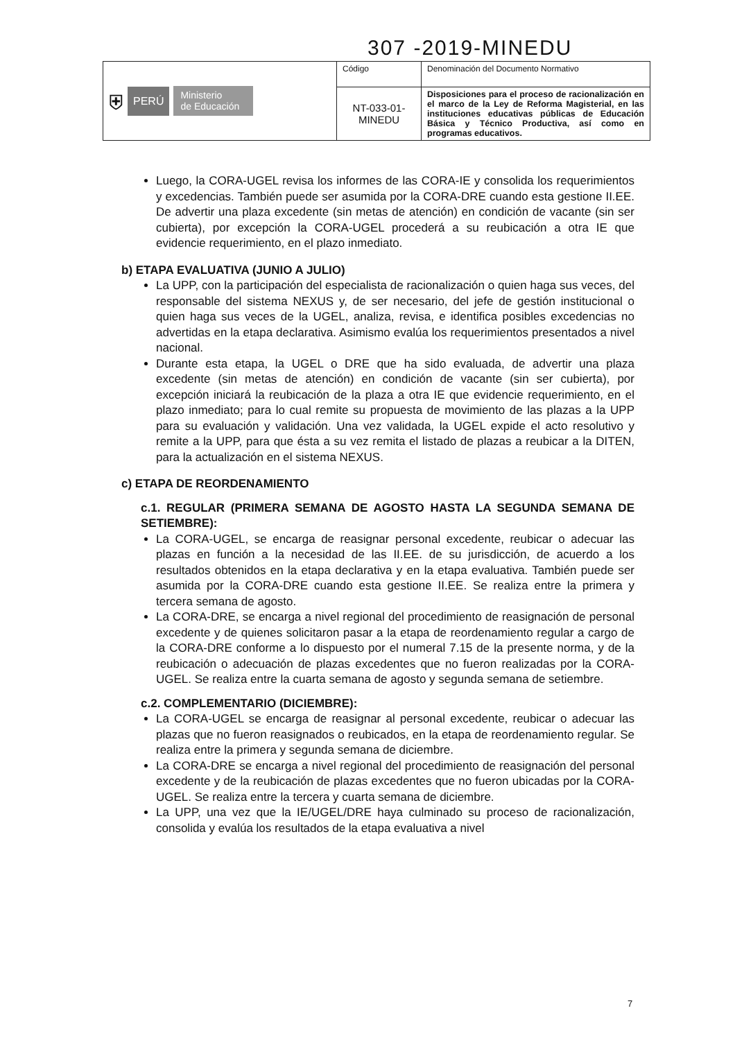307 -2019-MINEDU
| ⛨ PERÚ Ministerio de Educación | Código | Denominación del Documento Normativo |
| | NT-033-01- MINEDU | Disposiciones para el proceso de racionalización en el marco de la Ley de Reforma Magisterial, en las instituciones educativas públicas de Educación Básica y Técnico Productiva, así como en programas educativos. |
Luego, la CORA-UGEL revisa los informes de las CORA-IE y consolida los requerimientos y excedencias. También puede ser asumida por la CORA-DRE cuando esta gestione II.EE. De advertir una plaza excedente (sin metas de atención) en condición de vacante (sin ser cubierta), por excepción la CORA-UGEL procederá a su reubicación a otra IE que evidencie requerimiento, en el plazo inmediato.
b) ETAPA EVALUATIVA (JUNIO A JULIO)
La UPP, con la participación del especialista de racionalización o quien haga sus veces, del responsable del sistema NEXUS y, de ser necesario, del jefe de gestión institucional o quien haga sus veces de la UGEL, analiza, revisa, e identifica posibles excedencias no advertidas en la etapa declarativa. Asimismo evalúa los requerimientos presentados a nivel nacional.
Durante esta etapa, la UGEL o DRE que ha sido evaluada, de advertir una plaza excedente (sin metas de atención) en condición de vacante (sin ser cubierta), por excepción iniciará la reubicación de la plaza a otra IE que evidencie requerimiento, en el plazo inmediato; para lo cual remite su propuesta de movimiento de las plazas a la UPP para su evaluación y validación. Una vez validada, la UGEL expide el acto resolutivo y remite a la UPP, para que ésta a su vez remita el listado de plazas a reubicar a la DITEN, para la actualización en el sistema NEXUS.
c) ETAPA DE REORDENAMIENTO
c.1. REGULAR (PRIMERA SEMANA DE AGOSTO HASTA LA SEGUNDA SEMANA DE SETIEMBRE):
La CORA-UGEL, se encarga de reasignar personal excedente, reubicar o adecuar las plazas en función a la necesidad de las II.EE. de su jurisdicción, de acuerdo a los resultados obtenidos en la etapa declarativa y en la etapa evaluativa. También puede ser asumida por la CORA-DRE cuando esta gestione II.EE. Se realiza entre la primera y tercera semana de agosto.
La CORA-DRE, se encarga a nivel regional del procedimiento de reasignación de personal excedente y de quienes solicitaron pasar a la etapa de reordenamiento regular a cargo de la CORA-DRE conforme a lo dispuesto por el numeral 7.15 de la presente norma, y de la reubicación o adecuación de plazas excedentes que no fueron realizadas por la CORA-UGEL. Se realiza entre la cuarta semana de agosto y segunda semana de setiembre.
c.2. COMPLEMENTARIO (DICIEMBRE):
La CORA-UGEL se encarga de reasignar al personal excedente, reubicar o adecuar las plazas que no fueron reasignados o reubicados, en la etapa de reordenamiento regular. Se realiza entre la primera y segunda semana de diciembre.
La CORA-DRE se encarga a nivel regional del procedimiento de reasignación del personal excedente y de la reubicación de plazas excedentes que no fueron ubicadas por la CORA-UGEL. Se realiza entre la tercera y cuarta semana de diciembre.
La UPP, una vez que la IE/UGEL/DRE haya culminado su proceso de racionalización, consolida y evalúa los resultados de la etapa evaluativa a nivel
7